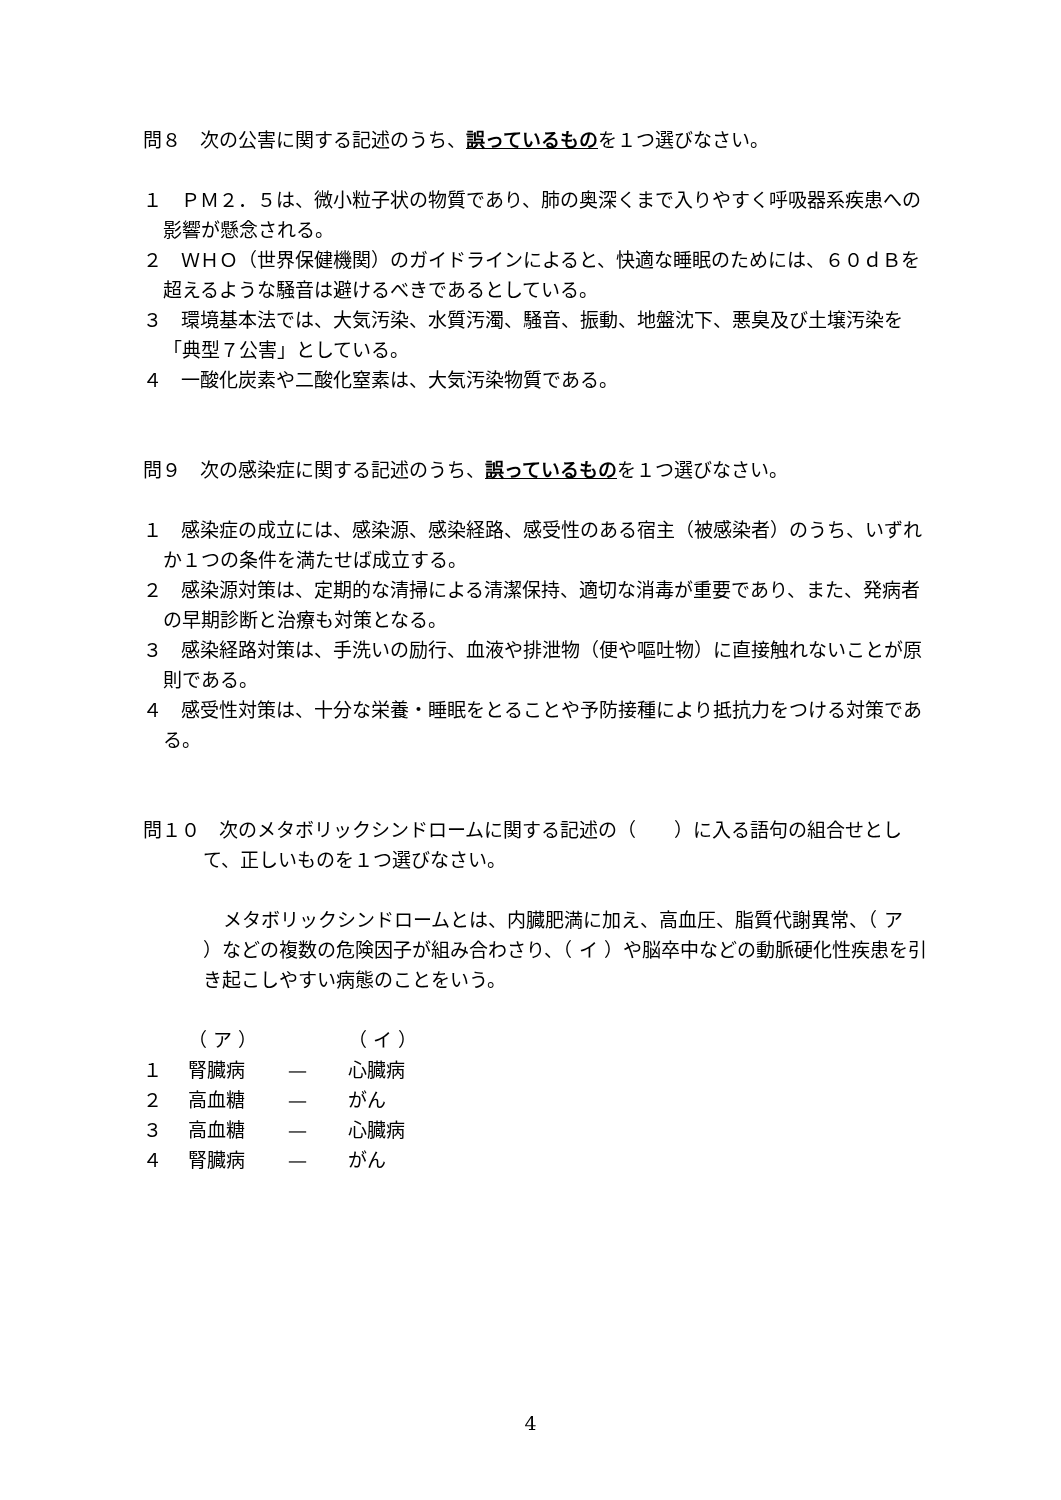問８　次の公害に関する記述のうち、誤っているものを１つ選びなさい。
１　ＰＭ２．５は、微小粒子状の物質であり、肺の奥深くまで入りやすく呼吸器系疾患への影響が懸念される。
２　ＷＨＯ（世界保健機関）のガイドラインによると、快適な睡眠のためには、６０ｄＢを超えるような騒音は避けるべきであるとしている。
３　環境基本法では、大気汚染、水質汚濁、騒音、振動、地盤沈下、悪臭及び土壌汚染を「典型７公害」としている。
４　一酸化炭素や二酸化窒素は、大気汚染物質である。
問９　次の感染症に関する記述のうち、誤っているものを１つ選びなさい。
１　感染症の成立には、感染源、感染経路、感受性のある宿主（被感染者）のうち、いずれか１つの条件を満たせば成立する。
２　感染源対策は、定期的な清掃による清潔保持、適切な消毒が重要であり、また、発病者の早期診断と治療も対策となる。
３　感染経路対策は、手洗いの励行、血液や排泄物（便や嘔吐物）に直接触れないことが原則である。
４　感受性対策は、十分な栄養・睡眠をとることや予防接種により抵抗力をつける対策である。
問１０　次のメタボリックシンドロームに関する記述の（　　）に入る語句の組合せとして、正しいものを１つ選びなさい。
メタボリックシンドロームとは、内臓肥満に加え、高血圧、脂質代謝異常、（ ア ）などの複数の危険因子が組み合わさり、（ イ ）や脳卒中などの動脈硬化性疾患を引き起こしやすい病態のことをいう。
| | （ ア ） | | （ イ ） |
| １ | 腎臓病 | — | 心臓病 |
| ２ | 高血糖 | — | がん |
| ３ | 高血糖 | — | 心臓病 |
| ４ | 腎臓病 | — | がん |
4